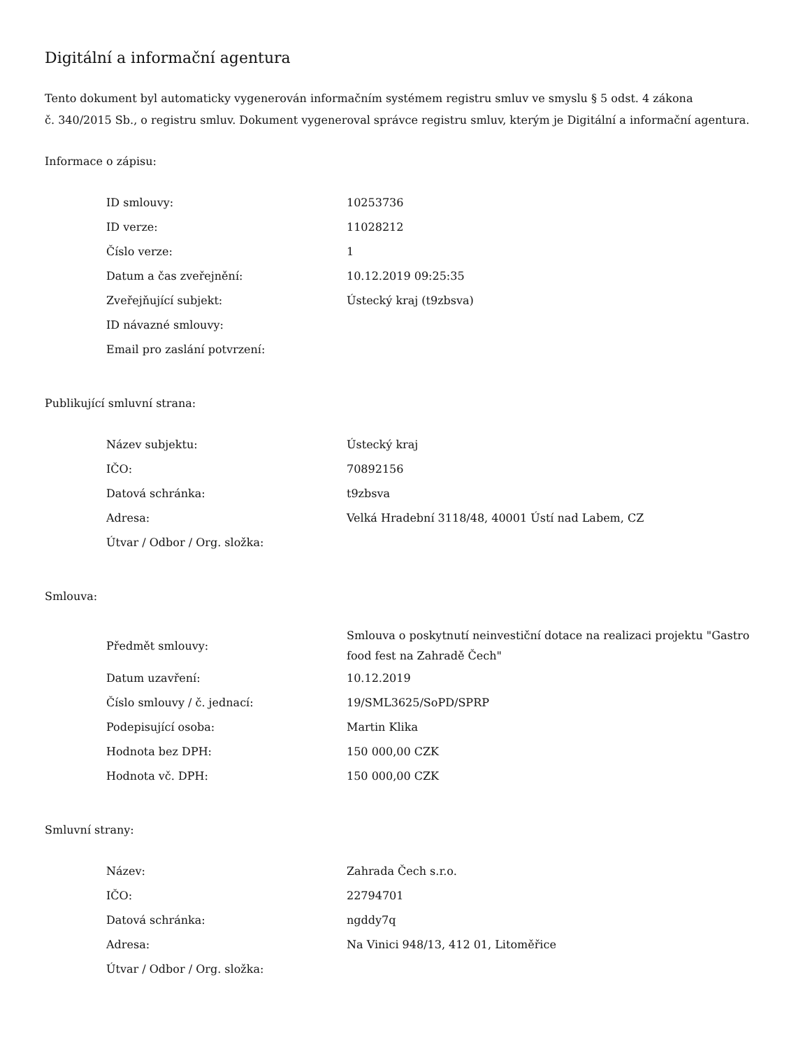Digitální a informační agentura
Tento dokument byl automaticky vygenerován informačním systémem registru smluv ve smyslu § 5 odst. 4 zákona
č. 340/2015 Sb., o registru smluv. Dokument vygeneroval správce registru smluv, kterým je Digitální a informační agentura.
Informace o zápisu:
| ID smlouvy: | 10253736 |
| ID verze: | 11028212 |
| Číslo verze: | 1 |
| Datum a čas zveřejnění: | 10.12.2019 09:25:35 |
| Zveřejňující subjekt: | Ústecký kraj (t9zbsva) |
| ID návazné smlouvy: | |
| Email pro zaslání potvrzení: | |
Publikující smluvní strana:
| Název subjektu: | Ústecký kraj |
| IČO: | 70892156 |
| Datová schránka: | t9zbsva |
| Adresa: | Velká Hradební 3118/48, 40001 Ústí nad Labem, CZ |
| Útvar / Odbor / Org. složka: | |
Smlouva:
| Předmět smlouvy: | Smlouva o poskytnutí neinvestiční dotace na realizaci projektu "Gastro food fest na Zahradě Čech" |
| Datum uzavření: | 10.12.2019 |
| Číslo smlouvy / č. jednací: | 19/SML3625/SoPD/SPRP |
| Podepisující osoba: | Martin Klika |
| Hodnota bez DPH: | 150 000,00 CZK |
| Hodnota vč. DPH: | 150 000,00 CZK |
Smluvní strany:
| Název: | Zahrada Čech s.r.o. |
| IČO: | 22794701 |
| Datová schránka: | ngddy7q |
| Adresa: | Na Vinici 948/13, 412 01, Litoměřice |
| Útvar / Odbor / Org. složka: | |